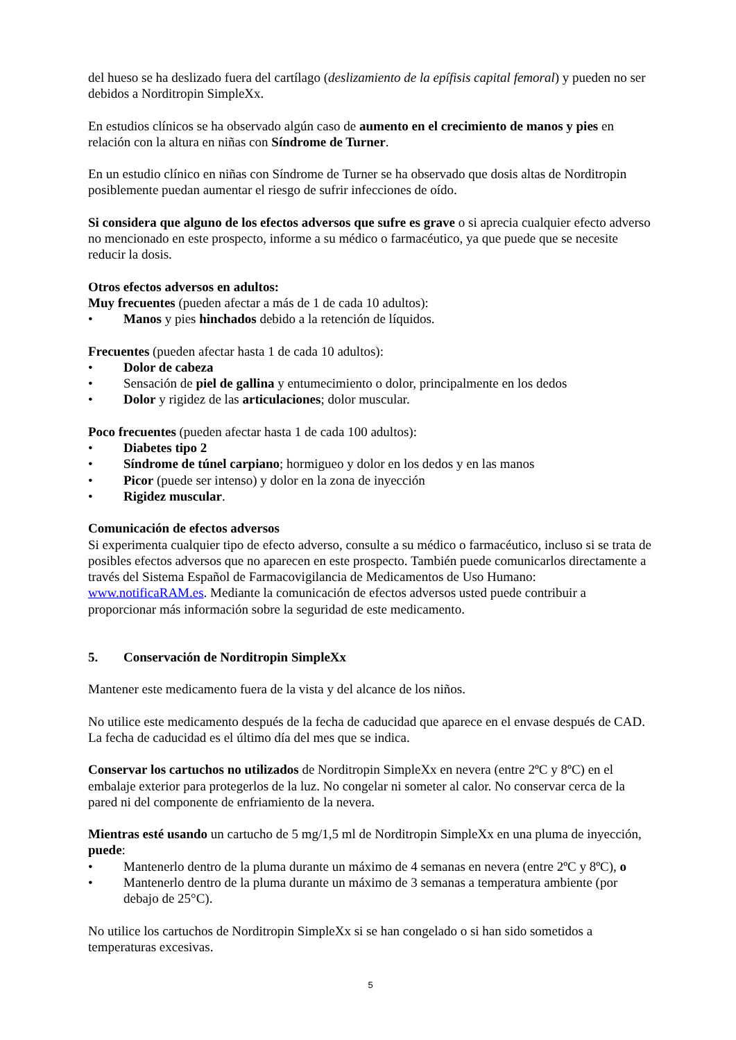del hueso se ha deslizado fuera del cartílago (deslizamiento de la epífisis capital femoral) y pueden no ser debidos a Norditropin SimpleXx.
En estudios clínicos se ha observado algún caso de aumento en el crecimiento de manos y pies en relación con la altura en niñas con Síndrome de Turner.
En un estudio clínico en niñas con Síndrome de Turner se ha observado que dosis altas de Norditropin posiblemente puedan aumentar el riesgo de sufrir infecciones de oído.
Si considera que alguno de los efectos adversos que sufre es grave o si aprecia cualquier efecto adverso no mencionado en este prospecto, informe a su médico o farmacéutico, ya que puede que se necesite reducir la dosis.
Otros efectos adversos en adultos:
Muy frecuentes (pueden afectar a más de 1 de cada 10 adultos):
• Manos y pies hinchados debido a la retención de líquidos.
Frecuentes (pueden afectar hasta 1 de cada 10 adultos):
• Dolor de cabeza
• Sensación de piel de gallina y entumecimiento o dolor, principalmente en los dedos
• Dolor y rigidez de las articulaciones; dolor muscular.
Poco frecuentes (pueden afectar hasta 1 de cada 100 adultos):
• Diabetes tipo 2
• Síndrome de túnel carpiano; hormigueo y dolor en los dedos y en las manos
• Picor (puede ser intenso) y dolor en la zona de inyección
• Rigidez muscular.
Comunicación de efectos adversos
Si experimenta cualquier tipo de efecto adverso, consulte a su médico o farmacéutico, incluso si se trata de posibles efectos adversos que no aparecen en este prospecto. También puede comunicarlos directamente a través del Sistema Español de Farmacovigilancia de Medicamentos de Uso Humano: www.notificaRAM.es. Mediante la comunicación de efectos adversos usted puede contribuir a proporcionar más información sobre la seguridad de este medicamento.
5. Conservación de Norditropin SimpleXx
Mantener este medicamento fuera de la vista y del alcance de los niños.
No utilice este medicamento después de la fecha de caducidad que aparece en el envase después de CAD. La fecha de caducidad es el último día del mes que se indica.
Conservar los cartuchos no utilizados de Norditropin SimpleXx en nevera (entre 2ºC y 8ºC) en el embalaje exterior para protegerlos de la luz. No congelar ni someter al calor. No conservar cerca de la pared ni del componente de enfriamiento de la nevera.
Mientras esté usando un cartucho de 5 mg/1,5 ml de Norditropin SimpleXx en una pluma de inyección, puede:
• Mantenerlo dentro de la pluma durante un máximo de 4 semanas en nevera (entre 2ºC y 8ºC), o
• Mantenerlo dentro de la pluma durante un máximo de 3 semanas a temperatura ambiente (por debajo de 25°C).
No utilice los cartuchos de Norditropin SimpleXx si se han congelado o si han sido sometidos a temperaturas excesivas.
5